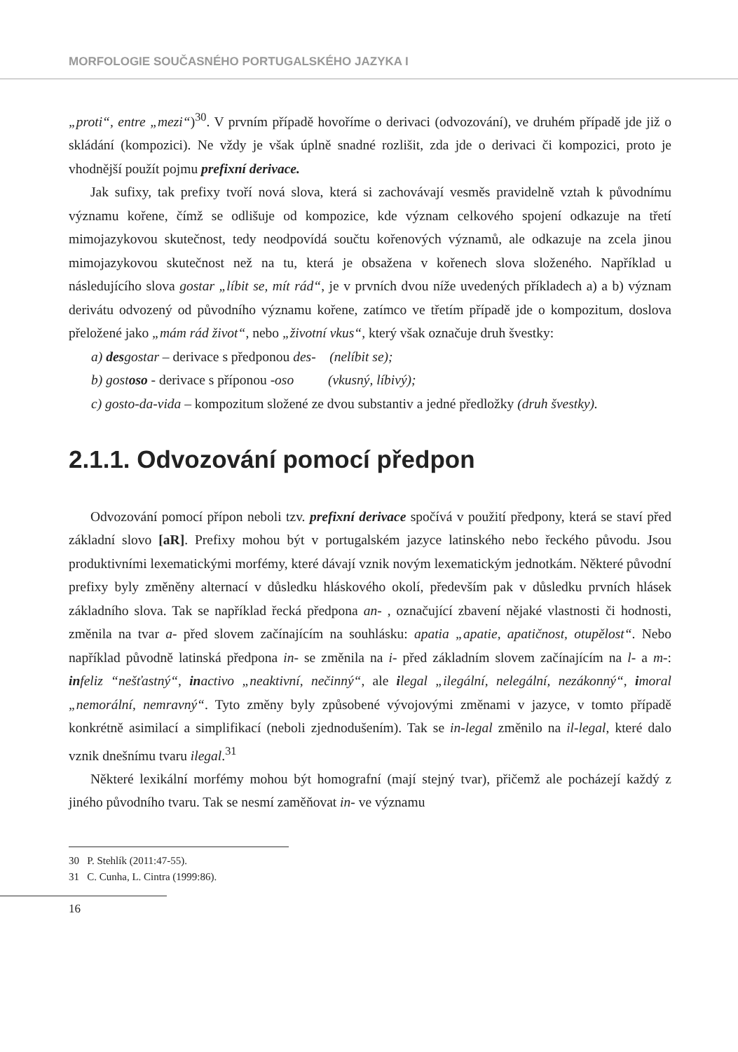MORFOLOGIE SOUČASNÉHO PORTUGALSKÉHO JAZYKA I
„proti“, entre „mezi“)<sup>30</sup>. V prvním případě hovoříme o derivaci (odvozování), ve druhém případě jde již o skládání (kompozici). Ne vždy je však úplně snadné rozlišit, zda jde o derivaci či kompozici, proto je vhodnější použít pojmu prefixní derivace.
Jak sufixy, tak prefixy tvoří nová slova, která si zachovávají vesměs pravidelně vztah k původnímu významu kořene, čímž se odlišuje od kompozice, kde význam celkového spojení odkazuje na třetí mimojazykovou skutečnost, tedy neodpovídá součtu kořenových významů, ale odkazuje na zcela jinou mimojazykovou skutečnost než na tu, která je obsažena v kořenech slova složeného. Například u následujícího slova gostar „líbit se, mít rád“, je v prvních dvou níže uvedených příkladech a) a b) význam derivátu odvozený od původního významu kořene, zatímco ve třetím případě jde o kompozitum, doslova přeložené jako „mám rád život“, nebo „životní vkus“, který však označuje druh švestky:
a) desgostar – derivace s předponou des- (nelíbit se);
b) gostoso - derivace s příponou -oso (vkusný, líbivý);
c) gosto-da-vida – kompozitum složené ze dvou substantiv a jedné předložky (druh švestky).
2.1.1. Odvozování pomocí předpon
Odvozování pomocí přípon neboli tzv. prefixní derivace spočívá v použití předpony, která se staví před základní slovo [aR]. Prefixy mohou být v portugalském jazyce latinského nebo řeckého původu. Jsou produktivními lexematickými morfémy, které dávají vznik novým lexematickým jednotkám. Některé původní prefixy byly změněny alternací v důsledku hláskového okolí, především pak v důsledku prvních hlásek základního slova. Tak se například řecká předpona an- , označující zbavení nějaké vlastnosti či hodnosti, změnila na tvar a- před slovem začínajícím na souhlásku: apatia „apatie, apatičnost, otupělost“. Nebo například původně latinská předpona in- se změnila na i- před základním slovem začínajícím na l- a m-: infeliz “nešťastný“, inactivo „neaktivní, nečinný“, ale ilegal „ilegální, nelegální, nezákonný“, imoral „nemorální, nemravný“. Tyto změny byly způsobené vývojovými změnami v jazyce, v tomto případě konkrétně asimilací a simplifikací (neboli zjednodušením). Tak se in-legal změnilo na il-legal, které dalo vznik dnešnímu tvaru ilegal.<sup>31</sup>
Některé lexikální morfémy mohou být homografní (mají stejný tvar), přičemž ale pocházejí každý z jiného původního tvaru. Tak se nesmí zaměňovat in- ve významu
30 P. Stehlík (2011:47-55).
31 C. Cunha, L. Cintra (1999:86).
16